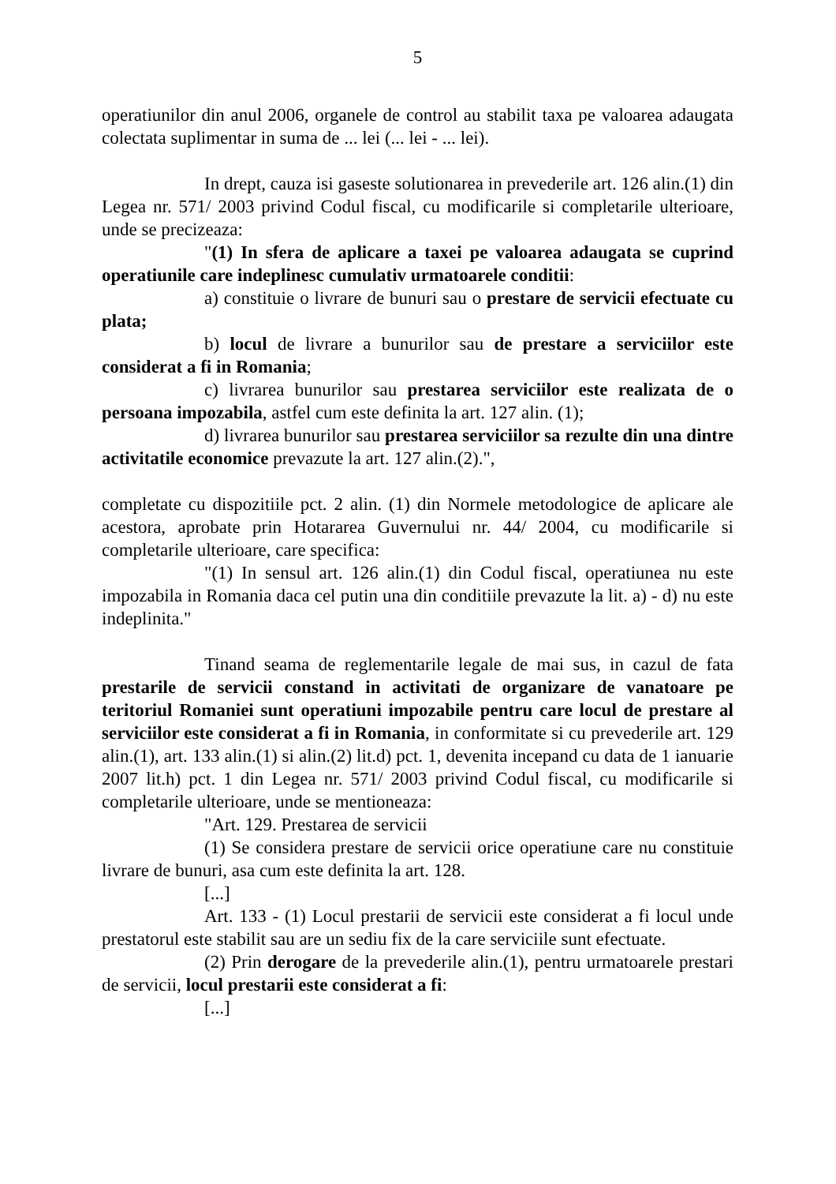5
operatiunilor din anul 2006, organele de control au stabilit taxa pe valoarea adaugata colectata suplimentar in suma de ... lei (... lei - ... lei).
In drept, cauza isi gaseste solutionarea in prevederile art. 126 alin.(1) din Legea nr. 571/ 2003 privind Codul fiscal, cu modificarile si completarile ulterioare, unde se precizeaza:
"(1) In sfera de aplicare a taxei pe valoarea adaugata se cuprind operatiunile care indeplinesc cumulativ urmatoarele conditii:
a) constituie o livrare de bunuri sau o prestare de servicii efectuate cu plata;
b) locul de livrare a bunurilor sau de prestare a serviciilor este considerat a fi in Romania;
c) livrarea bunurilor sau prestarea serviciilor este realizata de o persoana impozabila, astfel cum este definita la art. 127 alin. (1);
d) livrarea bunurilor sau prestarea serviciilor sa rezulte din una dintre activitatile economice prevazute la art. 127 alin.(2).",
completate cu dispozitiile pct. 2 alin. (1) din Normele metodologice de aplicare ale acestora, aprobate prin Hotararea Guvernului nr. 44/ 2004, cu modificarile si completarile ulterioare, care specifica:
"(1) In sensul art. 126 alin.(1) din Codul fiscal, operatiunea nu este impozabila in Romania daca cel putin una din conditiile prevazute la lit. a) - d) nu este indeplinita."
Tinand seama de reglementarile legale de mai sus, in cazul de fata prestarile de servicii constand in activitati de organizare de vanatoare pe teritoriul Romaniei sunt operatiuni impozabile pentru care locul de prestare al serviciilor este considerat a fi in Romania, in conformitate si cu prevederile art. 129 alin.(1), art. 133 alin.(1) si alin.(2) lit.d) pct. 1, devenita incepand cu data de 1 ianuarie 2007 lit.h) pct. 1 din Legea nr. 571/ 2003 privind Codul fiscal, cu modificarile si completarile ulterioare, unde se mentioneaza:
"Art. 129. Prestarea de servicii
(1) Se considera prestare de servicii orice operatiune care nu constituie livrare de bunuri, asa cum este definita la art. 128.
[...]
Art. 133 - (1) Locul prestarii de servicii este considerat a fi locul unde prestatorul este stabilit sau are un sediu fix de la care serviciile sunt efectuate.
(2) Prin derogare de la prevederile alin.(1), pentru urmatoarele prestari de servicii, locul prestarii este considerat a fi:
[...]